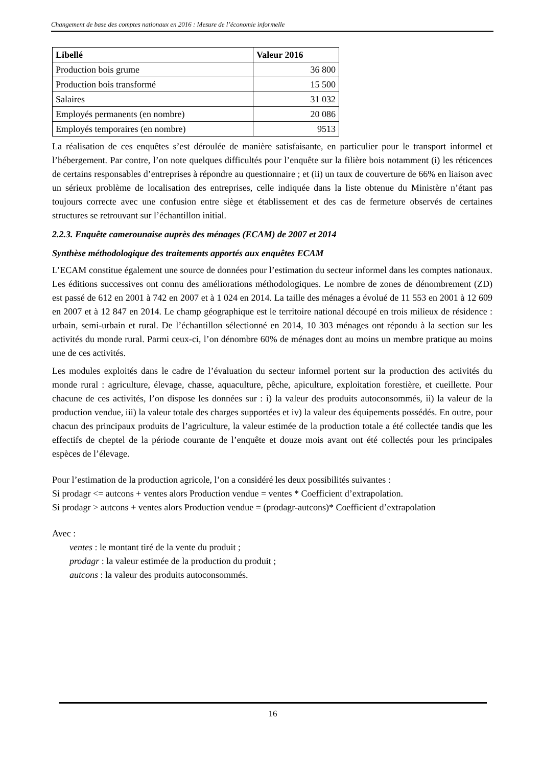Changement de base des comptes nationaux en 2016 : Mesure de l’économie informelle
| Libellé | Valeur 2016 |
| --- | --- |
| Production bois grume | 36 800 |
| Production bois transformé | 15 500 |
| Salaires | 31 032 |
| Employés permanents (en nombre) | 20 086 |
| Employés temporaires (en nombre) | 9513 |
La réalisation de ces enquêtes s’est déroulée de manière satisfaisante, en particulier pour le transport informel et l’hébergement. Par contre, l’on note quelques difficultés pour l’enquête sur la filière bois notamment (i) les réticences de certains responsables d’entreprises à répondre au questionnaire ; et (ii) un taux de couverture de 66% en liaison avec un sérieux problème de localisation des entreprises, celle indiquée dans la liste obtenue du Ministère n’étant pas toujours correcte avec une confusion entre siège et établissement et des cas de fermeture observés de certaines structures se retrouvant sur l’échantillon initial.
2.2.3. Enquête camerounaise auprès des ménages (ECAM) de 2007 et 2014
Synthèse méthodologique des traitements apportés aux enquêtes ECAM
L’ECAM constitue également une source de données pour l’estimation du secteur informel dans les comptes nationaux. Les éditions successives ont connu des améliorations méthodologiques. Le nombre de zones de dénombrement (ZD) est passé de 612 en 2001 à 742 en 2007 et à 1 024 en 2014. La taille des ménages a évolué de 11 553 en 2001 à 12 609 en 2007 et à 12 847 en 2014. Le champ géographique est le territoire national découpé en trois milieux de résidence : urbain, semi-urbain et rural. De l’échantillon sélectionné en 2014, 10 303 ménages ont répondu à la section sur les activités du monde rural. Parmi ceux-ci, l’on dénombre 60% de ménages dont au moins un membre pratique au moins une de ces activités.
Les modules exploités dans le cadre de l’évaluation du secteur informel portent sur la production des activités du monde rural : agriculture, élevage, chasse, aquaculture, pêche, apiculture, exploitation forestière, et cueillette. Pour chacune de ces activités, l’on dispose les données sur : i) la valeur des produits autoconsommés, ii) la valeur de la production vendue, iii) la valeur totale des charges supportées et iv) la valeur des équipements possédés. En outre, pour chacun des principaux produits de l’agriculture, la valeur estimée de la production totale a été collectée tandis que les effectifs de cheptel de la période courante de l’enquête et douze mois avant ont été collectés pour les principales espèces de l’élevage.
Pour l’estimation de la production agricole, l’on a considéré les deux possibilités suivantes :
Si prodagr <= autcons + ventes alors Production vendue = ventes * Coefficient d’extrapolation.
Si prodagr > autcons + ventes alors Production vendue = (prodagr-autcons)* Coefficient d’extrapolation
Avec :
ventes : le montant tiré de la vente du produit ;
prodagr : la valeur estimée de la production du produit ;
autcons : la valeur des produits autoconsommés.
16